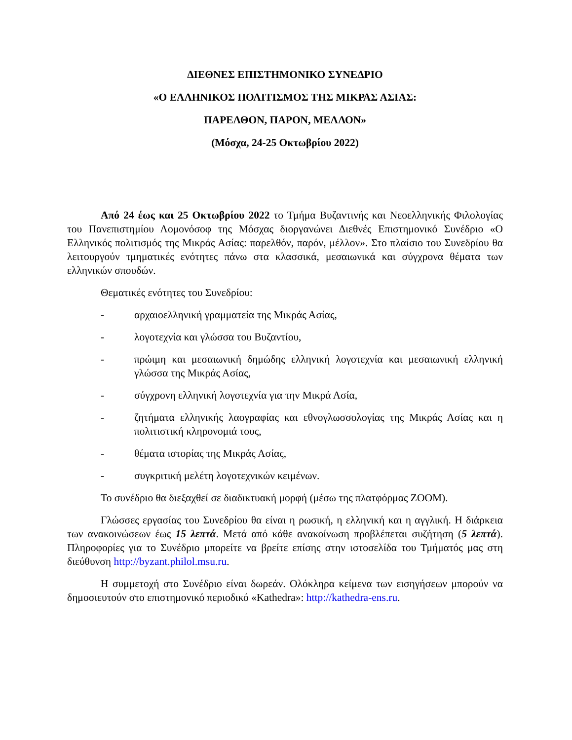ΔΙΕΘΝΕΣ ΕΠΙΣΤΗΜΟΝΙΚΟ ΣΥΝΕΔΡΙΟ
«Ο ΕΛΛΗΝΙΚΟΣ ΠΟΛΙΤΙΣΜΟΣ ΤΗΣ ΜΙΚΡΑΣ ΑΣΙΑΣ:
ΠΑΡΕΛΘΟΝ, ΠΑΡΟΝ, ΜΕΛΛΟΝ»
(Μόσχα, 24-25 Οκτωβρίου 2022)
Από 24 έως και 25 Οκτωβρίου 2022 το Τμήμα Βυζαντινής και Νεοελληνικής Φιλολογίας του Πανεπιστημίου Λομονόσοφ της Μόσχας διοργανώνει Διεθνές Επιστημονικό Συνέδριο «Ο Ελληνικός πολιτισμός της Μικράς Ασίας: παρελθόν, παρόν, μέλλον». Στο πλαίσιο του Συνεδρίου θα λειτουργούν τμηματικές ενότητες πάνω στα κλασσικά, μεσαιωνικά και σύγχρονα θέματα των ελληνικών σπουδών.
Θεματικές ενότητες του Συνεδρίου:
- αρχαιοελληνική γραμματεία της Μικράς Ασίας,
- λογοτεχνία και γλώσσα του Βυζαντίου,
- πρώιμη και μεσαιωνική δημώδης ελληνική λογοτεχνία και μεσαιωνική ελληνική γλώσσα της Μικράς Ασίας,
- σύγχρονη ελληνική λογοτεχνία για την Μικρά Ασία,
- ζητήματα ελληνικής λαογραφίας και εθνογλωσσολογίας της Μικράς Ασίας και η πολιτιστική κληρονομιά τους,
- θέματα ιστορίας της Μικράς Ασίας,
- συγκριτική μελέτη λογοτεχνικών κειμένων.
Το συνέδριο θα διεξαχθεί σε διαδικτυακή μορφή (μέσω της πλατφόρμας ZOOM).
Γλώσσες εργασίας του Συνεδρίου θα είναι η ρωσική, η ελληνική και η αγγλική. Η διάρκεια των ανακοινώσεων έως 15 λεπτά. Μετά από κάθε ανακοίνωση προβλέπεται συζήτηση (5 λεπτά). Πληροφορίες για το Συνέδριο μπορείτε να βρείτε επίσης στην ιστοσελίδα του Τμήματός μας στη διεύθυνση http://byzant.philol.msu.ru.
Η συμμετοχή στο Συνέδριο είναι δωρεάν. Ολόκληρα κείμενα των εισηγήσεων μπορούν να δημοσιευτούν στο επιστημονικό περιοδικό «Kathedra»: http://kathedra-ens.ru.